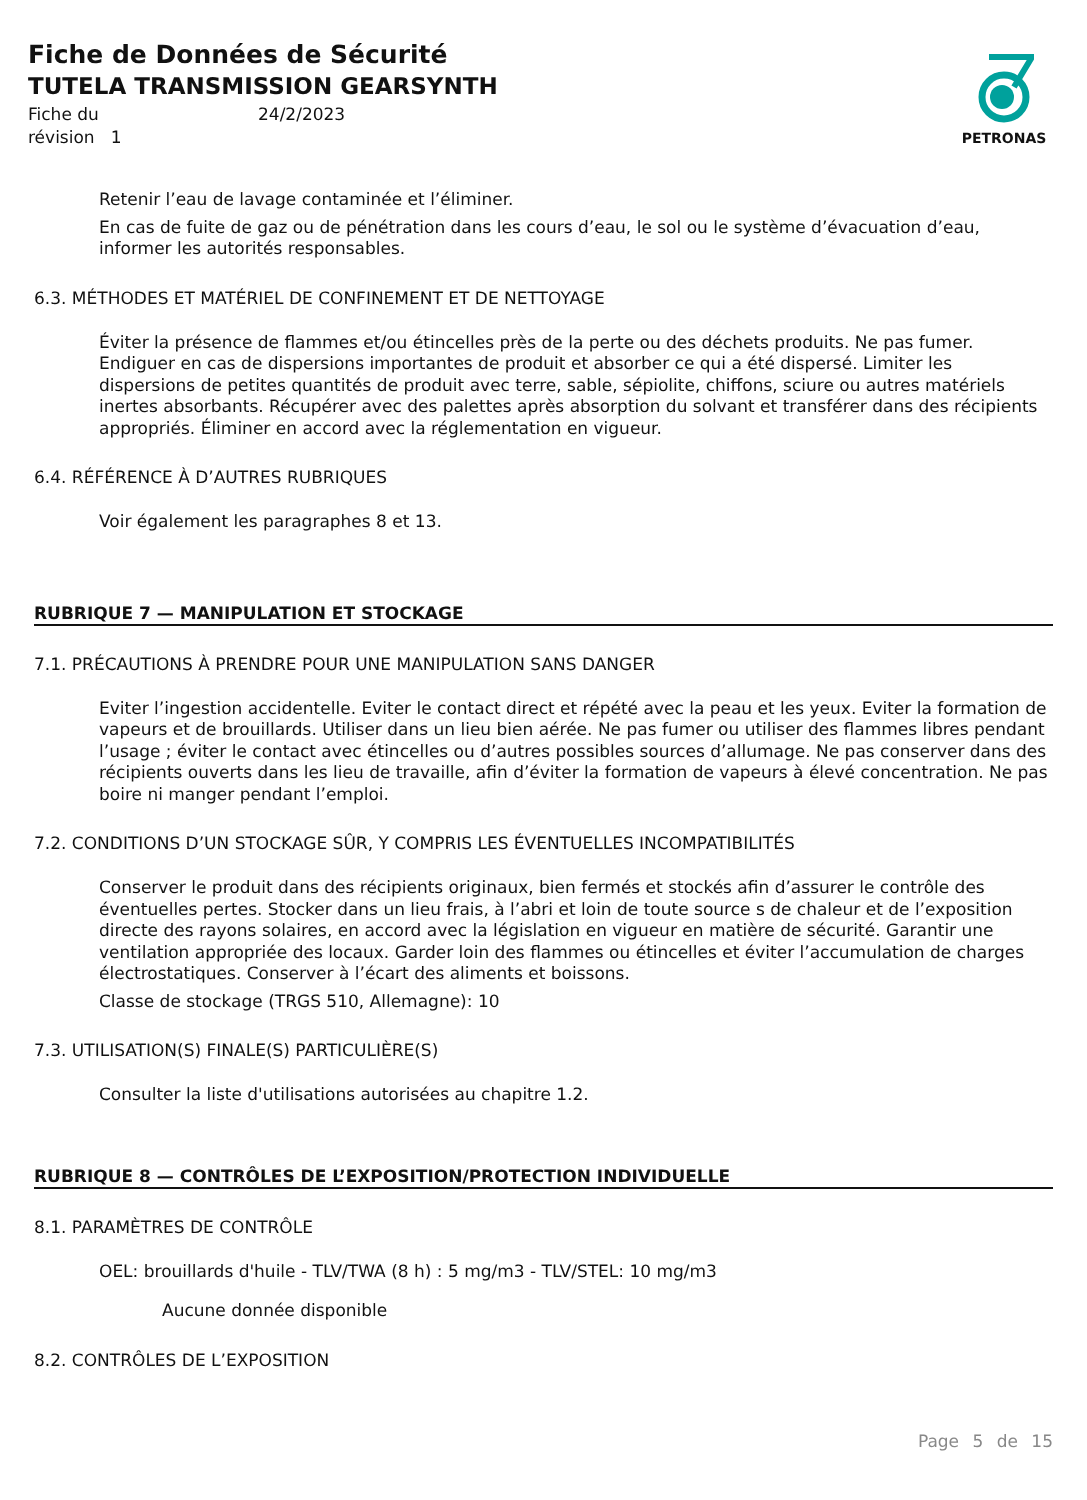Fiche de Données de Sécurité
TUTELA TRANSMISSION GEARSYNTH
Fiche du
24/2/2023
révision 1
PETRONAS
Retenir l’eau de lavage contaminée et l’éliminer.
En cas de fuite de gaz ou de pénétration dans les cours d’eau, le sol ou le système d’évacuation d’eau, informer les autorités responsables.
6.3. MÉTHODES ET MATÉRIEL DE CONFINEMENT ET DE NETTOYAGE
Éviter la présence de flammes et/ou étincelles près de la perte ou des déchets produits. Ne pas fumer. Endiguer en cas de dispersions importantes de produit et absorber ce qui a été dispersé. Limiter les dispersions de petites quantités de produit avec terre, sable, sépiolite, chiffons, sciure ou autres matériels inertes absorbants. Récupérer avec des palettes après absorption du solvant et transférer dans des récipients appropriés. Éliminer en accord avec la réglementation en vigueur.
6.4. RÉFÉRENCE À D’AUTRES RUBRIQUES
Voir également les paragraphes 8 et 13.
RUBRIQUE 7 — MANIPULATION ET STOCKAGE
7.1. PRÉCAUTIONS À PRENDRE POUR UNE MANIPULATION SANS DANGER
Eviter l’ingestion accidentelle. Eviter le contact direct et répété avec la peau et les yeux. Eviter la formation de vapeurs et de brouillards. Utiliser dans un lieu bien aérée. Ne pas fumer ou utiliser des flammes libres pendant l’usage ; éviter le contact avec étincelles ou d’autres possibles sources d’allumage. Ne pas conserver dans des récipients ouverts dans les lieu de travaille, afin d’éviter la formation de vapeurs à élevé concentration. Ne pas boire ni manger pendant l’emploi.
7.2. CONDITIONS D’UN STOCKAGE SÛR, Y COMPRIS LES ÉVENTUELLES INCOMPATIBILITÉS
Conserver le produit dans des récipients originaux, bien fermés et stockés afin d’assurer le contrôle des éventuelles pertes. Stocker dans un lieu frais, à l’abri et loin de toute source s de chaleur et de l’exposition directe des rayons solaires, en accord avec la législation en vigueur en matière de sécurité. Garantir une ventilation appropriée des locaux. Garder loin des flammes ou étincelles et éviter l’accumulation de charges électrostatiques. Conserver à l’écart des aliments et boissons.
Classe de stockage (TRGS 510, Allemagne): 10
7.3. UTILISATION(S) FINALE(S) PARTICULIÈRE(S)
Consulter la liste d'utilisations autorisées au chapitre 1.2.
RUBRIQUE 8 — CONTRÔLES DE L’EXPOSITION/PROTECTION INDIVIDUELLE
8.1. PARAMÈTRES DE CONTRÔLE
OEL: brouillards d'huile - TLV/TWA (8 h) : 5 mg/m3 - TLV/STEL: 10 mg/m3
Aucune donnée disponible
8.2. CONTRÔLES DE L’EXPOSITION
Page 5 de 15